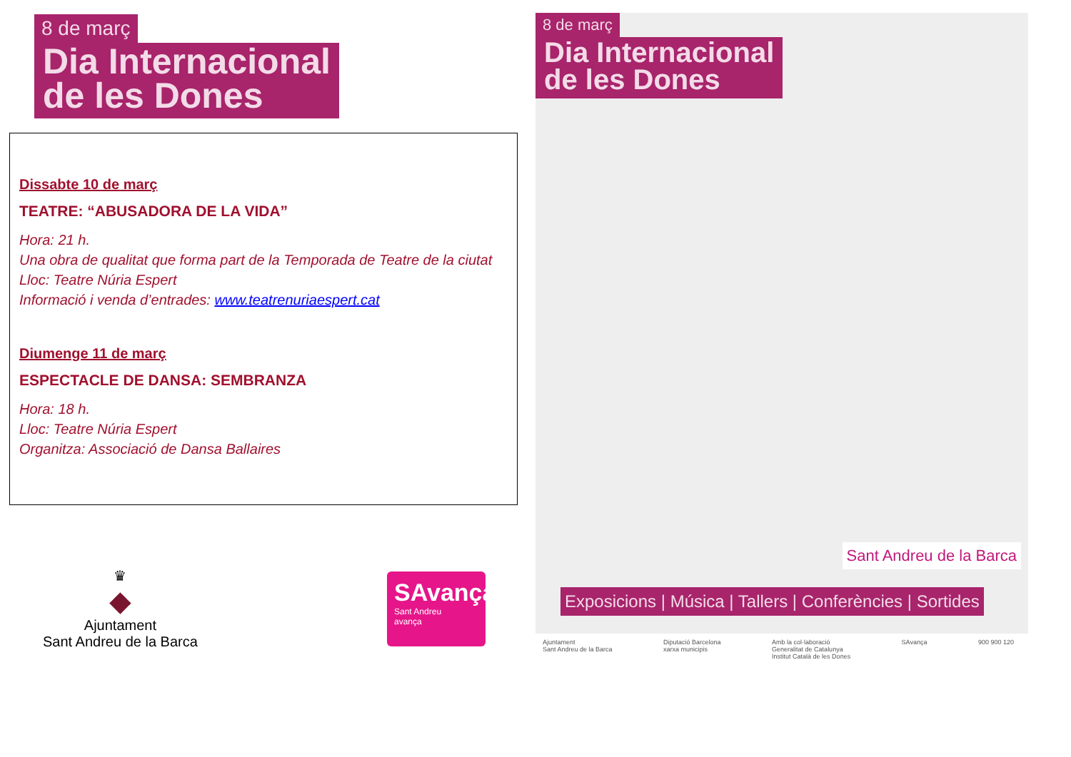8 de març
Dia Internacional
de les Dones
Dissabte 10 de març
TEATRE: “ABUSADORA DE LA VIDA”
Hora: 21 h.
Una obra de qualitat que forma part de la Temporada de Teatre de la ciutat
Lloc: Teatre Núria Espert
Informació i venda d’entrades: www.teatrenuriaespert.cat
Diumenge 11 de març
ESPECTACLE DE DANSA: SEMBRANZA
Hora: 18 h.
Lloc: Teatre Núria Espert
Organitza: Associació de Dansa Ballaires
♛
◆
Ajuntament
Sant Andreu de la Barca
SAvança
Sant Andreu
avança
8 de març
Dia Internacional
de les Dones
Sant Andreu de la Barca
Exposicions | Música | Tallers | Conferències | Sortides
Ajuntament
Sant Andreu de la Barca Diputació Barcelona
xarxa municipis Amb la col·laboració
Generalitat de Catalunya
Institut Català de les Dones SAvança 900 900 120